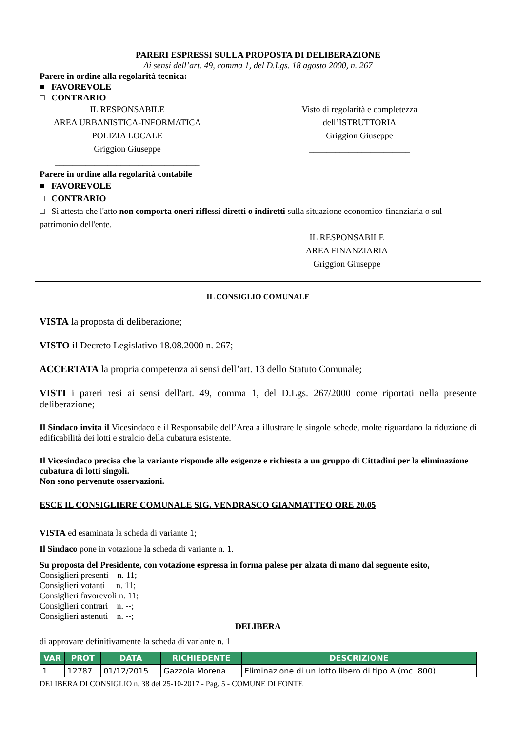PARERI ESPRESSI SULLA PROPOSTA DI DELIBERAZIONE
Ai sensi dell’art. 49, comma 1, del D.Lgs. 18 agosto 2000, n. 267
Parere in ordine alla regolarità tecnica:
■ FAVOREVOLE
□ CONTRARIO
IL RESPONSABILE
AREA URBANISTICA-INFORMATICA
POLIZIA LOCALE
Griggion Giuseppe
_________________________________
Visto di regolarità e completezza
dell’ISTRUTTORIA
Griggion Giuseppe
_______________________
Parere in ordine alla regolarità contabile
■ FAVOREVOLE
□ CONTRARIO
□ Si attesta che l'atto non comporta oneri riflessi diretti o indiretti sulla situazione economico-finanziaria o sul patrimonio dell'ente.
IL RESPONSABILE
AREA FINANZIARIA
Griggion Giuseppe
IL CONSIGLIO COMUNALE
VISTA la proposta di deliberazione;
VISTO il Decreto Legislativo 18.08.2000 n. 267;
ACCERTATA la propria competenza ai sensi dell’art. 13 dello Statuto Comunale;
VISTI i pareri resi ai sensi dell'art. 49, comma 1, del D.Lgs. 267/2000 come riportati nella presente deliberazione;
Il Sindaco invita il Vicesindaco e il Responsabile dell’Area a illustrare le singole schede, molte riguardano la riduzione di edificabilità dei lotti e stralcio della cubatura esistente.
Il Vicesindaco precisa che la variante risponde alle esigenze e richiesta a un gruppo di Cittadini per la eliminazione cubatura di lotti singoli.
Non sono pervenute osservazioni.
ESCE IL CONSIGLIERE COMUNALE SIG. VENDRASCO GIANMATTEO ORE 20.05
VISTA ed esaminata la scheda di variante 1;
Il Sindaco pone in votazione la scheda di variante n. 1.
Su proposta del Presidente, con votazione espressa in forma palese per alzata di mano dal seguente esito,
Consiglieri presenti n. 11;
Consiglieri votanti n. 11;
Consiglieri favorevoli n. 11;
Consiglieri contrari n. --;
Consiglieri astenuti n. --;
DELIBERA
di approvare definitivamente la scheda di variante n. 1
| VAR | PROT | DATA | RICHIEDENTE | DESCRIZIONE |
| --- | --- | --- | --- | --- |
| 1 | 12787 | 01/12/2015 | Gazzola Morena | Eliminazione di un lotto libero di tipo A (mc. 800) |
DELIBERA DI CONSIGLIO n. 38 del 25-10-2017 - Pag. 5 - COMUNE DI FONTE